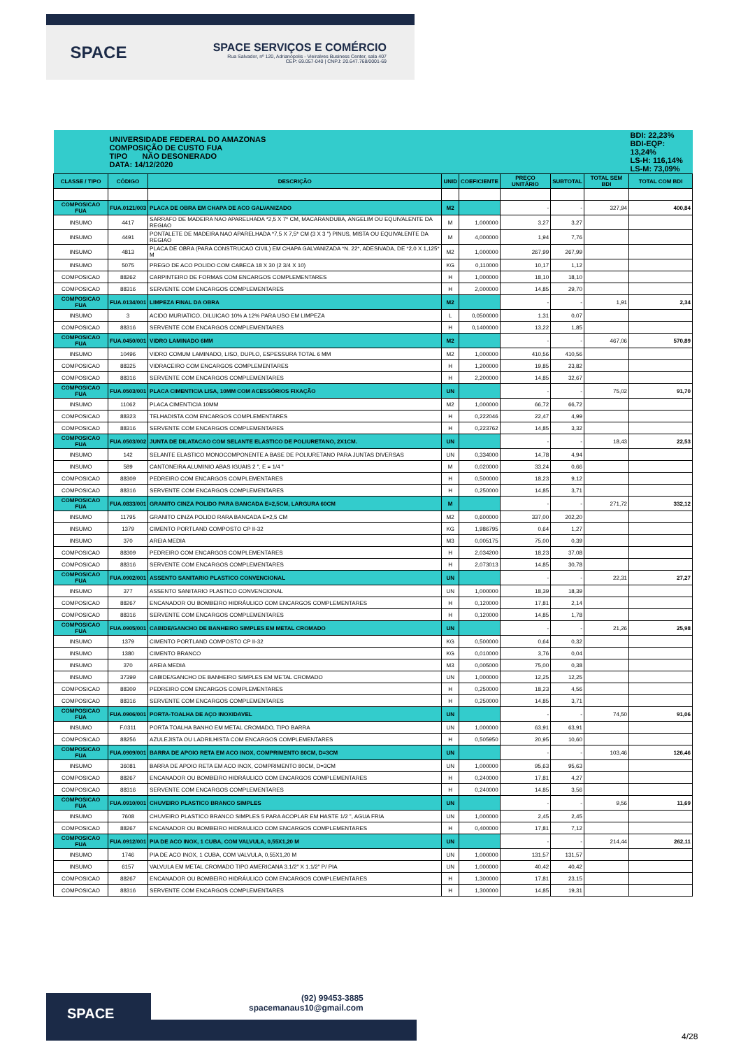SPACE
SPACE SERVIÇOS E COMÉRCIO
Rua Salvador, nº 120, Adrianópolis - Vieiralves Business Center, sala 407
CEP: 69.057-040 | CNPJ: 20.647.768/0001-69
| | UNIVERSIDADE FEDERAL DO AMAZONAS COMPOSIÇÃO DE CUSTO FUA TIPO NÃO DESONERADO DATA: 14/12/2020 | | | | | | | BDI: 22,23% BDI-EQP: 13,24% LS-H: 116,14% LS-M: 73,09% |
| CLASSE / TIPO | CÓDIGO | DESCRIÇÃO | UNID | COEFICIENTE | PREÇO UNITÁRIO | SUBTOTAL | TOTAL SEM BDI | TOTAL COM BDI |
| COMPOSICAO FUA | FUA.0121/003 | PLACA DE OBRA EM CHAPA DE ACO GALVANIZADO | M2 | | - | - | 327,94 | 400,84 |
| INSUMO | 4417 | SARRAFO DE MADEIRA NAO APARELHADA *2,5 X 7* CM, MACARANDUBA, ANGELIM OU EQUIVALENTE DA REGIAO | M | 1,000000 | 3,27 | 3,27 | | |
| INSUMO | 4491 | PONTALETE DE MADEIRA NAO APARELHADA *7,5 X 7,5* CM (3 X 3 ") PINUS, MISTA OU EQUIVALENTE DA REGIAO | M | 4,000000 | 1,94 | 7,76 | | |
| INSUMO | 4813 | PLACA DE OBRA (PARA CONSTRUCAO CIVIL) EM CHAPA GALVANIZADA *N. 22*, ADESIVADA, DE *2,0 X 1,125* M | M2 | 1,000000 | 267,99 | 267,99 | | |
| INSUMO | 5075 | PREGO DE ACO POLIDO COM CABECA 18 X 30 (2 3/4 X 10) | KG | 0,110000 | 10,17 | 1,12 | | |
| COMPOSICAO | 88262 | CARPINTEIRO DE FORMAS COM ENCARGOS COMPLEMENTARES | H | 1,000000 | 18,10 | 18,10 | | |
| COMPOSICAO | 88316 | SERVENTE COM ENCARGOS COMPLEMENTARES | H | 2,000000 | 14,85 | 29,70 | | |
| COMPOSICAO FUA | FUA.0134/001 | LIMPEZA FINAL DA OBRA | M2 | | - | - | 1,91 | 2,34 |
| INSUMO | 3 | ACIDO MURIATICO, DILUICAO 10% A 12% PARA USO EM LIMPEZA | L | 0,0500000 | 1,31 | 0,07 | | |
| COMPOSICAO | 88316 | SERVENTE COM ENCARGOS COMPLEMENTARES | H | 0,1400000 | 13,22 | 1,85 | | |
| COMPOSICAO FUA | FUA.0450/001 | VIDRO LAMINADO 6MM | M2 | | - | - | 467,06 | 570,89 |
| INSUMO | 10496 | VIDRO COMUM LAMINADO, LISO, DUPLO, ESPESSURA TOTAL 6 MM | M2 | 1,000000 | 410,56 | 410,56 | | |
| COMPOSICAO | 88325 | VIDRACEIRO COM ENCARGOS COMPLEMENTARES | H | 1,200000 | 19,85 | 23,82 | | |
| COMPOSICAO | 88316 | SERVENTE COM ENCARGOS COMPLEMENTARES | H | 2,200000 | 14,85 | 32,67 | | |
| COMPOSICAO FUA | FUA.0503/001 | PLACA CIMENTICIA LISA, 10MM COM ACESSÓRIOS FIXAÇÃO | UN | | - | - | 75,02 | 91,70 |
| INSUMO | 11062 | PLACA CIMENTICIA 10MM | M2 | 1,000000 | 66,72 | 66,72 | | |
| COMPOSICAO | 88323 | TELHADISTA COM ENCARGOS COMPLEMENTARES | H | 0,222046 | 22,47 | 4,99 | | |
| COMPOSICAO | 88316 | SERVENTE COM ENCARGOS COMPLEMENTARES | H | 0,223762 | 14,85 | 3,32 | | |
| COMPOSICAO FUA | FUA.0503/002 | JUNTA DE DILATACAO COM SELANTE ELASTICO DE POLIURETANO, 2X1CM. | UN | | - | - | 18,43 | 22,53 |
| INSUMO | 142 | SELANTE ELASTICO MONOCOMPONENTE A BASE DE POLIURETANO PARA JUNTAS DIVERSAS | UN | 0,334000 | 14,78 | 4,94 | | |
| INSUMO | 589 | CANTONEIRA ALUMINIO ABAS IGUAIS 2 ", E = 1/4 " | M | 0,020000 | 33,24 | 0,66 | | |
| COMPOSICAO | 88309 | PEDREIRO COM ENCARGOS COMPLEMENTARES | H | 0,500000 | 18,23 | 9,12 | | |
| COMPOSICAO | 88316 | SERVENTE COM ENCARGOS COMPLEMENTARES | H | 0,250000 | 14,85 | 3,71 | | |
| COMPOSICAO FUA | FUA.0833/001 | GRANITO CINZA POLIDO PARA BANCADA E=2,5CM, LARGURA 60CM | M | | - | - | 271,72 | 332,12 |
| INSUMO | 11795 | GRANITO CINZA POLIDO RARA BANCADA E=2,5 CM | M2 | 0,600000 | 337,00 | 202,20 | | |
| INSUMO | 1379 | CIMENTO PORTLAND COMPOSTO CP II-32 | KG | 1,986795 | 0,64 | 1,27 | | |
| INSUMO | 370 | AREIA MEDIA | M3 | 0,005175 | 75,00 | 0,39 | | |
| COMPOSICAO | 88309 | PEDREIRO COM ENCARGOS COMPLEMENTARES | H | 2,034200 | 18,23 | 37,08 | | |
| COMPOSICAO | 88316 | SERVENTE COM ENCARGOS COMPLEMENTARES | H | 2,073013 | 14,85 | 30,78 | | |
| COMPOSICAO FUA | FUA.0902/001 | ASSENTO SANITARIO PLASTICO CONVENCIONAL | UN | | - | - | 22,31 | 27,27 |
| INSUMO | 377 | ASSENTO SANITARIO PLASTICO CONVENCIONAL | UN | 1,000000 | 18,39 | 18,39 | | |
| COMPOSICAO | 88267 | ENCANADOR OU BOMBEIRO HIDRÁULICO COM ENCARGOS COMPLEMENTARES | H | 0,120000 | 17,81 | 2,14 | | |
| COMPOSICAO | 88316 | SERVENTE COM ENCARGOS COMPLEMENTARES | H | 0,120000 | 14,85 | 1,78 | | |
| COMPOSICAO FUA | FUA.0905/001 | CABIDE/GANCHO DE BANHEIRO SIMPLES EM METAL CROMADO | UN | | - | - | 21,26 | 25,98 |
| INSUMO | 1379 | CIMENTO PORTLAND COMPOSTO CP II-32 | KG | 0,500000 | 0,64 | 0,32 | | |
| INSUMO | 1380 | CIMENTO BRANCO | KG | 0,010000 | 3,76 | 0,04 | | |
| INSUMO | 370 | AREIA MEDIA | M3 | 0,005000 | 75,00 | 0,38 | | |
| INSUMO | 37399 | CABIDE/GANCHO DE BANHEIRO SIMPLES EM METAL CROMADO | UN | 1,000000 | 12,25 | 12,25 | | |
| COMPOSICAO | 88309 | PEDREIRO COM ENCARGOS COMPLEMENTARES | H | 0,250000 | 18,23 | 4,56 | | |
| COMPOSICAO | 88316 | SERVENTE COM ENCARGOS COMPLEMENTARES | H | 0,250000 | 14,85 | 3,71 | | |
| COMPOSICAO FUA | FUA.0906/001 | PORTA-TOALHA DE AÇO INOXIDAVEL | UN | | - | - | 74,50 | 91,06 |
| INSUMO | F.0311 | PORTA TOALHA BANHO EM METAL CROMADO, TIPO BARRA | UN | 1,000000 | 63,91 | 63,91 | | |
| COMPOSICAO | 88256 | AZULEJISTA OU LADRILHISTA COM ENCARGOS COMPLEMENTARES | H | 0,505950 | 20,95 | 10,60 | | |
| COMPOSICAO FUA | FUA.0909/001 | BARRA DE APOIO RETA EM ACO INOX, COMPRIMENTO 80CM, D=3CM | UN | | - | - | 103,46 | 126,46 |
| INSUMO | 36081 | BARRA DE APOIO RETA EM ACO INOX, COMPRIMENTO 80CM, D=3CM | UN | 1,000000 | 95,63 | 95,63 | | |
| COMPOSICAO | 88267 | ENCANADOR OU BOMBEIRO HIDRÁULICO COM ENCARGOS COMPLEMENTARES | H | 0,240000 | 17,81 | 4,27 | | |
| COMPOSICAO | 88316 | SERVENTE COM ENCARGOS COMPLEMENTARES | H | 0,240000 | 14,85 | 3,56 | | |
| COMPOSICAO FUA | FUA.0910/001 | CHUVEIRO PLASTICO BRANCO SIMPLES | UN | | - | - | 9,56 | 11,69 |
| INSUMO | 7608 | CHUVEIRO PLASTICO BRANCO SIMPLES 5 PARA ACOPLAR EM HASTE 1/2 ", AGUA FRIA | UN | 1,000000 | 2,45 | 2,45 | | |
| COMPOSICAO | 88267 | ENCANADOR OU BOMBEIRO HIDRAULICO COM ENCARGOS COMPLEMENTARES | H | 0,400000 | 17,81 | 7,12 | | |
| COMPOSICAO FUA | FUA.0912/001 | PIA DE ACO INOX, 1 CUBA, COM VALVULA, 0,55X1,20 M | UN | | - | - | 214,44 | 262,11 |
| INSUMO | 1746 | PIA DE ACO INOX, 1 CUBA, COM VALVULA, 0,55X1,20 M | UN | 1,000000 | 131,57 | 131,57 | | |
| INSUMO | 6157 | VALVULA EM METAL CROMADO TIPO AMERICANA 3.1/2" X 1.1/2" P/ PIA | UN | 1,000000 | 40,42 | 40,42 | | |
| COMPOSICAO | 88267 | ENCANADOR OU BOMBEIRO HIDRÁULICO COM ENCARGOS COMPLEMENTARES | H | 1,300000 | 17,81 | 23,15 | | |
| COMPOSICAO | 88316 | SERVENTE COM ENCARGOS COMPLEMENTARES | H | 1,300000 | 14,85 | 19,31 | | |
SPACE
(92) 99453-3885
spacemanaus10@gmail.com
4/28